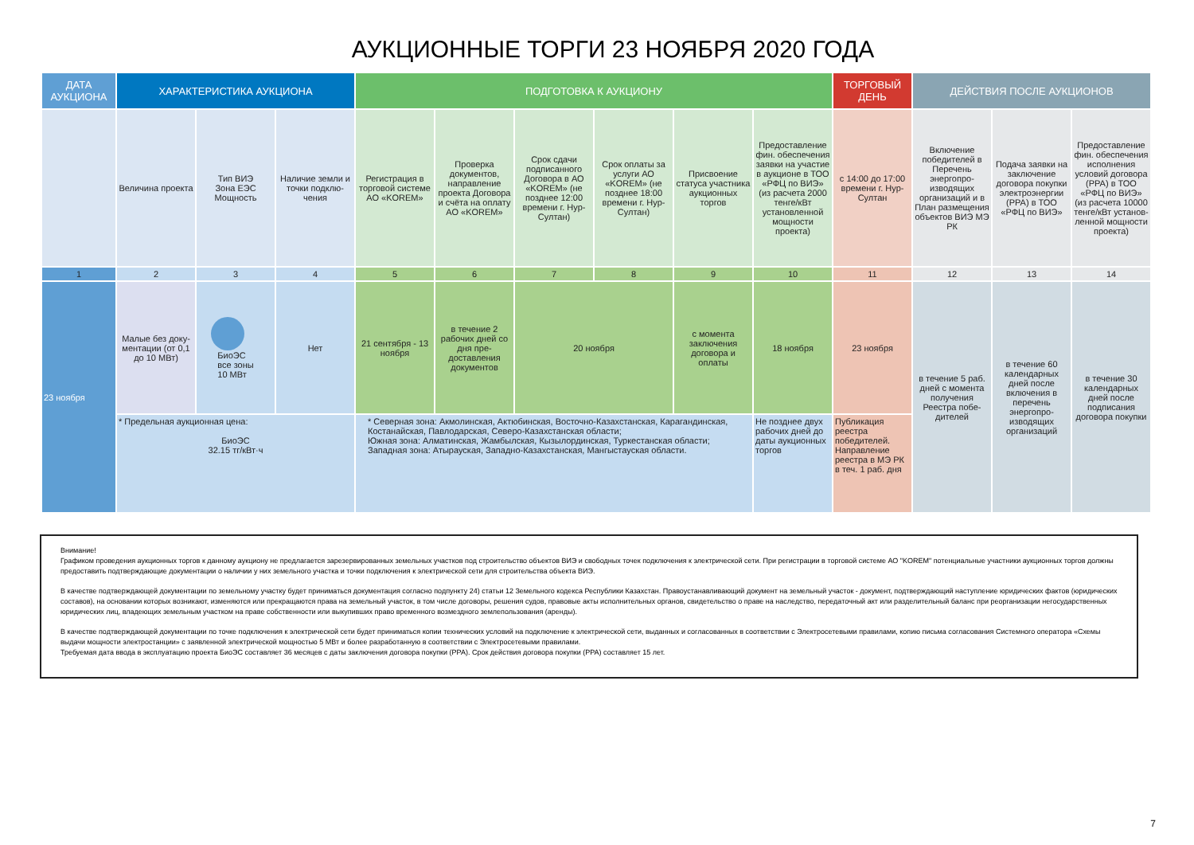АУКЦИОННЫЕ ТОРГИ 23 НОЯБРЯ 2020 ГОДА
| ДАТА АУКЦИОНА | ХАРАКТЕРИСТИКА АУКЦИОНА | | | ПОДГОТОВКА К АУКЦИОНУ | | | | | | ТОРГОВЫЙ ДЕНЬ | ДЕЙСТВИЯ ПОСЛЕ АУКЦИОНОВ | | |
| --- | --- | --- | --- | --- | --- | --- | --- | --- | --- | --- | --- | --- | --- |
| | Величина проекта | Тип ВИЭ Зона ЕЭС Мощность | Наличие земли и точки подклю­чения | Регистрация в торговой системе АО «KOREM» | Проверка документов, направле­ние проекта Договора и счёта на оплату АО «KOREM» | Срок сдачи подписанно­го Договора в АО «KOREM» (не позднее 12:00 времени г. Нур-Султан) | Срок оплаты за услуги АО «KOREM» (не позднее 18:00 времени г. Нур-Султан) | Присвое­ние статуса участника аукцион­ных торгов | Предостав­ление фин. обеспечения заявки на участие в аукционе в ТОО «РФЦ по ВИЭ» (из расчета 2000 тенге/кВт установленной мощности проекта) | с 14:00 до 17:00 времени г. Нур-Султан | Включение победителей в Перечень энергопро­изводящих организаций и в План размещения объектов ВИЭ МЭ РК | Подача заявки на заклю­чение договора покупки электроэ­нергии (PPA) в ТОО «РФЦ по ВИЭ» | Предостав­ление фин. обеспечения исполнения условий дого­вора (PPA) в ТОО «РФЦ по ВИЭ» (из расчета 10000 тенге/кВт установ­ленной мощ­ности проекта) |
| 1 | 2 | 3 | 4 | 5 | 6 | 7 | 8 | 9 | 10 | 11 | 12 | 13 | 14 |
| 23 ноября | Малые без доку­ментации (от 0,1 до 10 МВт) | БиоЭС все зоны 10 МВт | Нет | 21 сентября - 13 ноября | в течение 2 рабочих дней со дня пре­доставления документов | 20 ноября | | с момента заключе­ния договора и оплаты | 18 ноября | 23 ноября | в течение 5 раб. дней с момента получения Реестра побе­дителей | в течение 60 кален­дарных дней после включения в перечень энергопро­изводящих организа­ций | в течение 30 календар­ных дней после подписания договора покупки |
| | * Предельная аукционная цена: БиоЭС 32.15 тг/кВт·ч | | | * Северная зона: Акмолинская, Актюбинская, Восточно-Казахстанская, Карагандинская, Костанайская, Павлодарская, Северо-Казахстанская области; Южная зона: Алматинская, Жамбылская, Кызылординская, Туркестанская области; Западная зона: Атырауская, Западно-Казахстанская, Мангыстауская области. | | | | | Не позднее двух рабочих дней до даты аукционных торгов | Публикация реестра победителей. Направление реестра в МЭ РК в теч. 1 раб. дня | | | |
Внимание!
Графиком проведения аукционных торгов к данному аукциону не предлагается зарезервированных земельных участков под строительство объектов ВИЭ и свободных точек подключения к электрической сети. При регистрации в торговой системе АО "KOREM" потенциальные участники аукционных торгов должны предоставить подтверждающие документации о наличии у них земельного участка и точки подключения к электрической сети для строительства объекта ВИЭ.
В качестве подтверждающей документации по земельному участку будет приниматься документация согласно подпункту 24) статьи 12 Земельного кодекса Республики Казахстан. Правоустанавливающий документ на земельный участок - документ, подтверждающий наступление юридических фактов (юридических составов), на основании которых возникают, изменяются или прекращаются права на земельный участок, в том числе договоры, решения судов, правовые акты исполнительных органов, свидетельство о праве на наследство, передаточный акт или разделительный баланс при реорганизации негосударственных юридических лиц, владеющих земельным участком на праве собственности или выкупивших право временного возмездного землепользования (аренды).
В качестве подтверждающей документации по точке подключения к электрической сети будет приниматься копии технических условий на подключение к электрической сети, выданных и согласованных в соответствии с Электросетевыми правилами, копию письма согласования Системного оператора «Схемы выдачи мощности электростанции» с заявленной электрической мощностью 5 МВт и более разработанную в соответствии с Электросетевыми правилами.
Требуемая дата ввода в эксплуатацию проекта БиоЭС составляет 36 месяцев с даты заключения договора покупки (PPA). Срок действия договора покупки (PPA) составляет 15 лет.
7